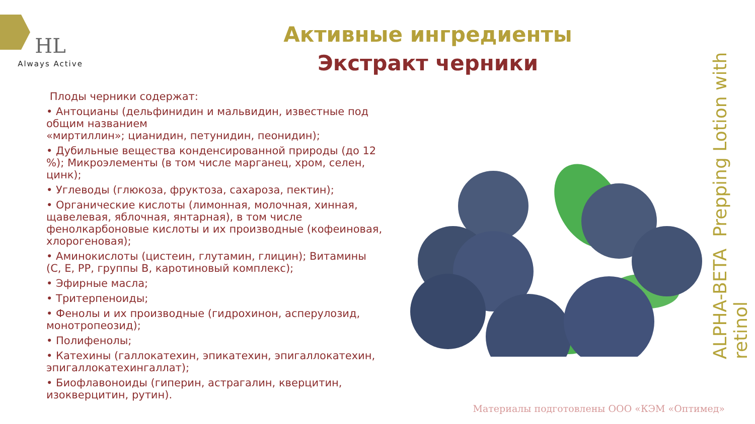HL
Always Active
Активные ингредиенты
Экстракт черники
Плоды черники содержат:
• Антоцианы (дельфинидин и мальвидин, известные под общим названием
«миртиллин»; цианидин, петунидин, пеонидин);
• Дубильные вещества конденсированной природы (до 12 %); Микроэлементы (в том числе марганец, хром, селен, цинк);
• Углеводы (глюкоза, фруктоза, сахароза, пектин);
• Органические кислоты (лимонная, молочная, хинная, щавелевая, яблочная, янтарная), в том числе фенолкарбоновые кислоты и их производные (кофеиновая, хлорогеновая);
• Аминокислоты (цистеин, глутамин, глицин); Витамины (С, Е, РР, группы В, каротиновый комплекс);
• Эфирные масла;
• Тритерпеноиды;
• Фенолы и их производные (гидрохинон, асперулозид, монотропеозид);
• Полифенолы;
• Катехины (галлокатехин, эпикатехин, эпигаллокатехин, эпигаллокатехингаллат);
• Биофлавоноиды (гиперин, астрагалин, кверцитин, изокверцитин, рутин).
ALPHA-BETA Prepping Lotion with retinol
Материалы подготовлены ООО «КЭМ «Оптимед»